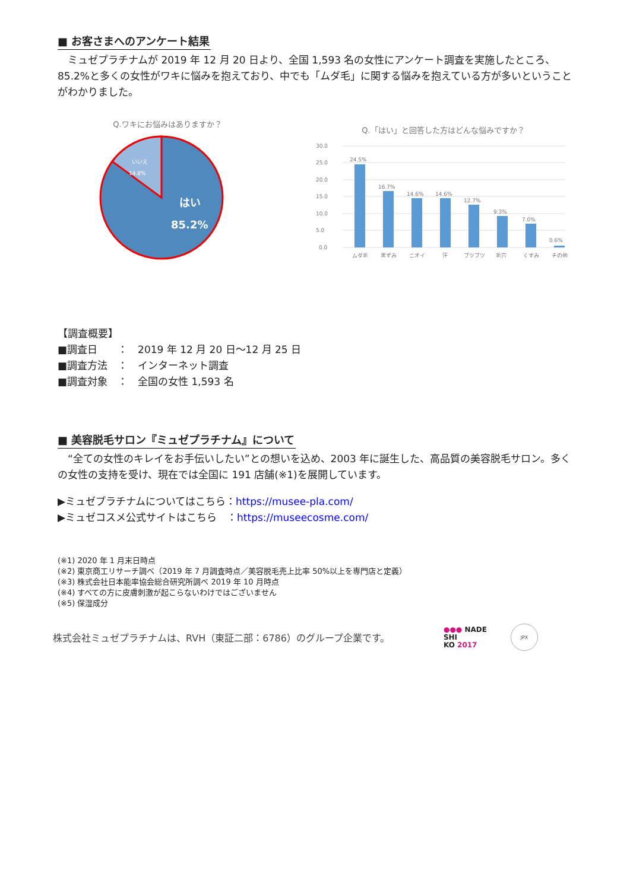■ お客さまへのアンケート結果
　ミュゼプラチナムが 2019 年 12 月 20 日より、全国 1,593 名の女性にアンケート調査を実施したところ、85.2%と多くの女性がワキに悩みを抱えており、中でも「ムダ毛」に関する悩みを抱えている方が多いということがわかりました。
Q.ワキにお悩みはありますか？
いいえ
14.8%
はい
85.2%
Q.「はい」と回答した方はどんな悩みですか？
30.0
25.0
20.0
15.0
10.0
5.0
0.0
24.5%
16.7%
14.6%
14.6%
12.7%
9.3%
7.0%
0.6%
ムダ毛
黒ずみ
ニオイ
汗
ブツブツ
毛穴
くすみ
その他
【調査概要】
■調査日　　：　2019 年 12 月 20 日～12 月 25 日
■調査方法　：　インターネット調査
■調査対象　：　全国の女性 1,593 名
■ 美容脱毛サロン『ミュゼプラチナム』について
　“全ての女性のキレイをお手伝いしたい”との想いを込め、2003 年に誕生した、高品質の美容脱毛サロン。多くの女性の支持を受け、現在では全国に 191 店舗(※1)を展開しています。
▶ミュゼプラチナムについてはこちら：https://musee-pla.com/
▶ミュゼコスメ公式サイトはこちら　：https://museecosme.com/
(※1) 2020 年 1 月末日時点
(※2) 東京商工リサーチ調べ（2019 年 7 月調査時点／美容脱毛売上比率 50%以上を専門店と定義）
(※3) 株式会社日本能率協会総合研究所調べ 2019 年 10 月時点
(※4) すべての方に皮膚刺激が起こらないわけではございません
(※5) 保湿成分
株式会社ミュゼプラチナムは、RVH（東証二部：6786）のグループ企業です。 ●●● NADE
SHI
KO 2017 JPX